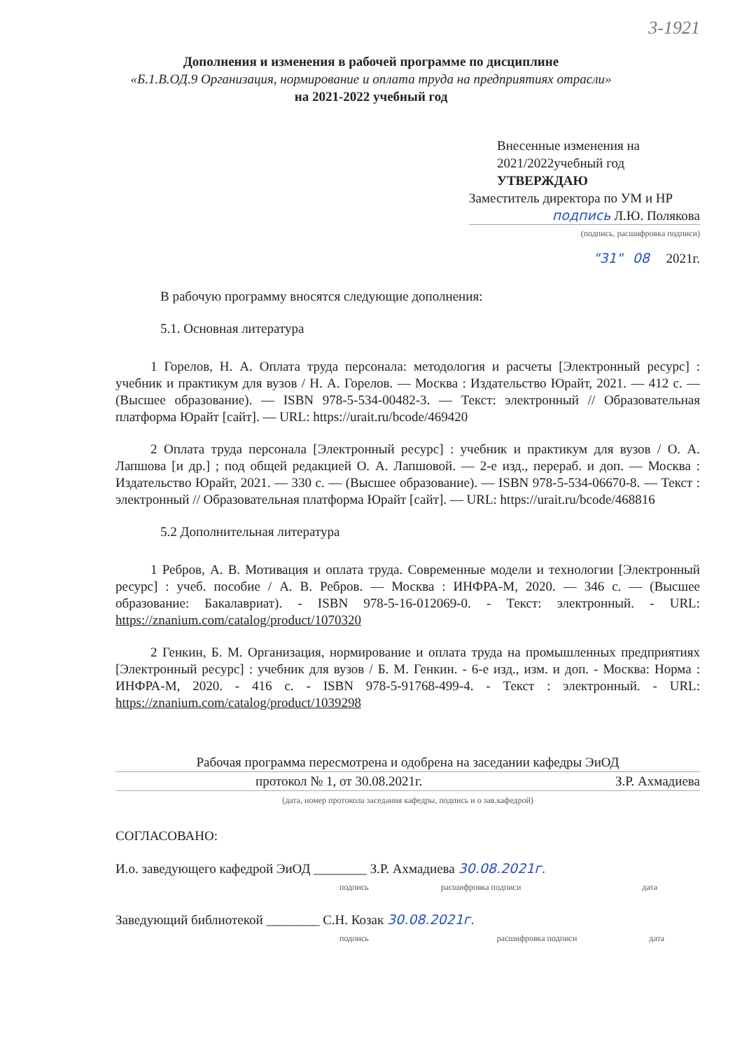3-1921
Дополнения и изменения в рабочей программе по дисциплине
«Б.1.В.ОД.9 Организация, нормирование и оплата труда на предприятиях отрасли»
на 2021-2022 учебный год
Внесенные изменения на
2021/2022учебный год
УТВЕРЖДАЮ
Заместитель директора по УМ и НР
подпись Л.Ю. Полякова
(подпись, расшифровка подписи)
"31" 08 2021г.
В рабочую программу вносятся следующие дополнения:
5.1. Основная литература
1 Горелов, Н. А. Оплата труда персонала: методология и расчеты [Электронный ресурс] : учебник и практикум для вузов / Н. А. Горелов. — Москва : Издательство Юрайт, 2021. — 412 с. — (Высшее образование). — ISBN 978-5-534-00482-3. — Текст: электронный // Образовательная платформа Юрайт [сайт]. — URL: https://urait.ru/bcode/469420
2 Оплата труда персонала [Электронный ресурс] : учебник и практикум для вузов / О. А. Лапшова [и др.] ; под общей редакцией О. А. Лапшовой. — 2-е изд., перераб. и доп. — Москва : Издательство Юрайт, 2021. — 330 с. — (Высшее образование). — ISBN 978-5-534-06670-8. — Текст : электронный // Образовательная платформа Юрайт [сайт]. — URL: https://urait.ru/bcode/468816
5.2 Дополнительная литература
1 Ребров, А. В. Мотивация и оплата труда. Современные модели и технологии [Электронный ресурс] : учеб. пособие / А. В. Ребров. — Москва : ИНФРА-М, 2020. — 346 с. — (Высшее образование: Бакалавриат). - ISBN 978-5-16-012069-0. - Текст: электронный. - URL: https://znanium.com/catalog/product/1070320
2 Генкин, Б. М. Организация, нормирование и оплата труда на промышленных предприятиях [Электронный ресурс] : учебник для вузов / Б. М. Генкин. - 6-е изд., изм. и доп. - Москва: Норма : ИНФРА-М, 2020. - 416 с. - ISBN 978-5-91768-499-4. - Текст : электронный. - URL: https://znanium.com/catalog/product/1039298
Рабочая программа пересмотрена и одобрена на заседании кафедры ЭиОД
протокол № 1, от 30.08.2021г. З.Р. Ахмадиева
(дата, номер протокола заседания кафедры, подпись и о зав.кафедрой)
СОГЛАСОВАНО:
И.о. заведующего кафедрой ЭиОД ________ З.Р. Ахмадиева 30.08.2021г.
подпись расшифровка подписи дата
Заведующий библиотекой ________ С.Н. Козак 30.08.2021г.
подпись расшифровка подписи дата